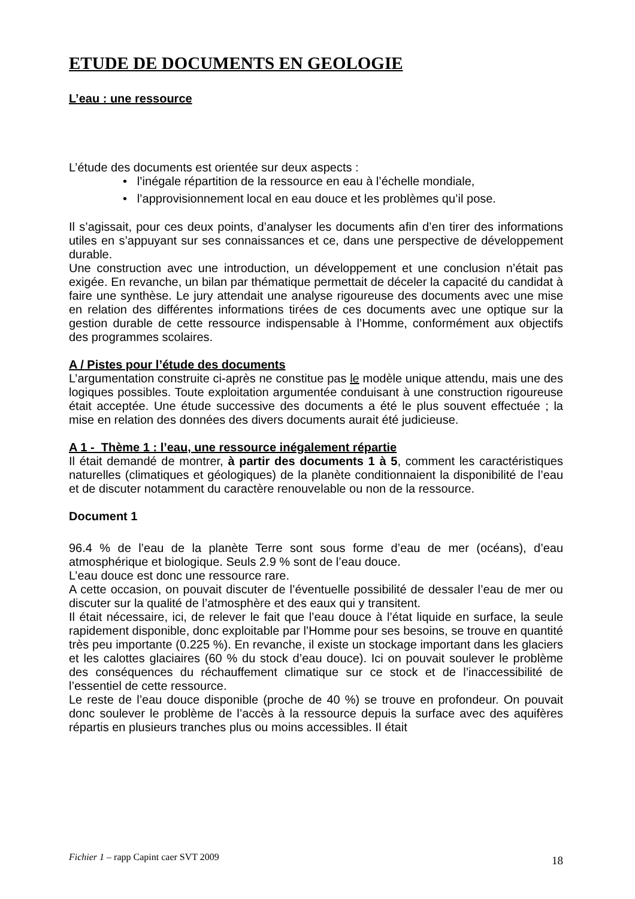ETUDE DE DOCUMENTS EN GEOLOGIE
L’eau : une ressource
L’étude des documents est orientée sur deux aspects :
• l’inégale répartition de la ressource en eau à l’échelle mondiale,
• l’approvisionnement local en eau douce et les problèmes qu’il pose.
Il s’agissait, pour ces deux points, d’analyser les documents afin d’en tirer des informations utiles en s’appuyant sur ses connaissances et ce, dans une perspective de développement durable.
Une construction avec une introduction, un développement et une conclusion n’était pas exigée. En revanche, un bilan par thématique permettait de déceler la capacité du candidat à faire une synthèse. Le jury attendait une analyse rigoureuse des documents avec une mise en relation des différentes informations tirées de ces documents avec une optique sur la gestion durable de cette ressource indispensable à l’Homme, conformément aux objectifs des programmes scolaires.
A / Pistes pour l’étude des documents
L’argumentation construite ci-après ne constitue pas le modèle unique attendu, mais une des logiques possibles. Toute exploitation argumentée conduisant à une construction rigoureuse était acceptée. Une étude successive des documents a été le plus souvent effectuée ; la mise en relation des données des divers documents aurait été judicieuse.
A 1 - Thème 1 : l’eau, une ressource inégalement répartie
Il était demandé de montrer, à partir des documents 1 à 5, comment les caractéristiques naturelles (climatiques et géologiques) de la planète conditionnaient la disponibilité de l’eau et de discuter notamment du caractère renouvelable ou non de la ressource.
Document 1
96.4 % de l’eau de la planète Terre sont sous forme d’eau de mer (océans), d’eau atmosphérique et biologique. Seuls 2.9 % sont de l’eau douce.
L’eau douce est donc une ressource rare.
A cette occasion, on pouvait discuter de l’éventuelle possibilité de dessaler l’eau de mer ou discuter sur la qualité de l’atmosphère et des eaux qui y transitent.
Il était nécessaire, ici, de relever le fait que l’eau douce à l’état liquide en surface, la seule rapidement disponible, donc exploitable par l’Homme pour ses besoins, se trouve en quantité très peu importante (0.225 %). En revanche, il existe un stockage important dans les glaciers et les calottes glaciaires (60 % du stock d’eau douce). Ici on pouvait soulever le problème des conséquences du réchauffement climatique sur ce stock et de l’inaccessibilité de l’essentiel de cette ressource.
Le reste de l’eau douce disponible (proche de 40 %) se trouve en profondeur. On pouvait donc soulever le problème de l’accès à la ressource depuis la surface avec des aquifères répartis en plusieurs tranches plus ou moins accessibles. Il était
Fichier 1 – rapp Capint caer SVT 2009 18